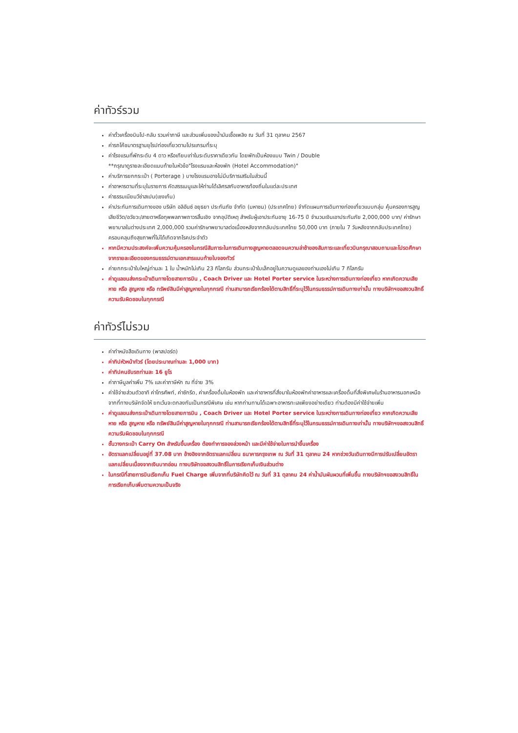ค่าทัวร์รวม
ค่าตั๋วเครื่องบินไป-กลับ รวมค่าภาษี และส่วนเพิ่มของน้ำมันเชื้อเพลิง ณ วันที่ 31 ตุลาคม 2567
ค่ารถโค้ชมาตรฐานยุโรปท่องเที่ยวตามโปรแกรมที่ระบุ
ค่าโรงแรมที่พักระดับ 4 ดาว หรือเทียบเท่าในระดับราคาเดียวกัน โดยพักเป็นห้องแบบ Twin / Double
**กรุณาดูรายละเอียดแนบท้ายในหัวข้อ"โรงแรมและห้องพัก (Hotel Accommodation)"
ค่าบริการยกกระเป๋า ( Porterage ) บางโรงแรมอาจไม่มีบริการเสริมในส่วนนี้
ค่าอาหารตามที่ระบุในรายการ คัดสรรเมนูและให้ท่านได้เลิศรสกับอาหารท้องถิ่นในแต่ละประเทศ
ค่าธรรมเนียมวีซ่าสเปน(เชงเก้น)
ค่าประกันการเดินทางของ บริษัท อลิอันซ์ อยุธยา ประกันภัย จำกัด (มหาชน) (ประเทศไทย) จำกัดแผนการเดินทางท่องเที่ยวแบบกลุ่ม คุ้มครองการสูญเสียชีวิต/อวัยวะ/สายตาหรือทุพพลภาพถาวรสิ้นเชิง จากอุบัติเหตุ สำหรับผู้เอาประกันอายุ 16-75 ปี จำนวนเงินเอาประกันภัย 2,000,000 บาท/ ค่ารักษาพยาบาลในต่างประเทศ 2,000,000 รวมค่ารักษาพยาบาลต่อเนื่องหลังจากกลับประเทศไทย 50,000 บาท (ภายใน 7 วันหลังจากกลับประเทศไทย) ครอบคลุมถึงสุขภาพที่ไม่ได้เกิดจากโรคประจำตัว
หากมีความประสงค์จะเพิ่มความคุ้มครองในกรณีสัมภาระในการเดินทางสูญหายตลอดจนความล่าช้าของสัมภาระและเที่ยวบินกรุณาสอบถามและโปรดศึกษาจากรายละเอียดของกรมธรรม์ตามเอกสารแนบท้ายใบจองทัวร์
ค่ายกกระเป๋าใบใหญ่ท่านละ 1 ใบ น้ำหนักไม่เกิน 23 กิโลกรัม ส่วนกระเป๋าใบเล็กอยู่ในความดูแลของท่านเองไม่เกิน 7 กิโลกรัม
ค่าดูแลขนส่งกระเป๋าเดินทางโดยสายการบิน , Coach Driver และ Hotel Porter service ในระหว่างการเดินทางท่องเที่ยว หากเกิดความเสียหาย หรือ สูญหาย หรือ ทรัพย์สินมีค่าสูญหายในทุกกรณี ท่านสามารถเรียกร้องได้ตามสิทธิ์ที่ระบุไว้ในกรมธรรม์การเดินทางเท่านั้น ทางบริษัทฯขอสงวนสิทธิ์ความรับผิดชอบในทุกกรณี
ค่าทัวร์ไม่รวม
ค่าทำหนังสือเดินทาง (พาสปอร์ต)
ค่าทิปหัวหน้าทัวร์ (โดยประมาณท่านละ 1,000 บาท)
ค่าทิปคนขับรถท่านละ 16 ยูโร
ค่าภาษีมูลค่าเพิ่ม 7% และค่าภาษีหัก ณ ที่จ่าย 3%
ค่าใช้จ่ายส่วนตัวอาทิ ค่าโทรศัพท์, ค่าซักรีด, ค่าเครื่องดื่มในห้องพัก และค่าอาหารที่สั่งมาในห้องพักค่าอาหารและเครื่องดื่มที่สั่งพิเศษในร้านอาหารนอกเหนือจากที่ทางบริษัทจัดให้ ยกเว้นจะตกลงกันเป็นกรณีพิเศษ เช่น หากท่านทานได้เฉพาะอาหารทะเลเพียงอย่างเดียว ท่านต้องมีค่าใช้จ่ายเพิ่ม
ค่าดูแลขนส่งกระเป๋าเดินทางโดยสายการบิน , Coach Driver และ Hotel Porter service ในระหว่างการเดินทางท่องเที่ยว หากเกิดความเสียหาย หรือ สูญหาย หรือ ทรัพย์สินมีค่าสูญหายในทุกกรณี ท่านสามารถเรียกร้องได้ตามสิทธิ์ที่ระบุไว้ในกรมธรรม์การเดินทางเท่านั้น ทางบริษัทฯขอสงวนสิทธิ์ความรับผิดชอบในทุกกรณี
ชั้นวางกระเป๋า Carry On สำหรับขึ้นเครื่อง ต้องทำการจองล่วงหน้า และมีค่าใช้จ่ายในการนำขึ้นเครื่อง
อัตราแลกเปลี่ยนอยู่ที่ 37.08 บาท อ้างอิงจากอัตราแลกเปลี่ยน ธนาคารกรุงเทพ ณ วันที่ 31 ตุลาคม 24 หากช่วงวันเดินทางมีการปรับเปลี่ยนอัตราแลกเปลี่ยนเนื่องจากเงินบาทอ่อน ทางบริษัทขอสงวนสิทธิ์ในการเรียกเก็บเงินส่วนต่าง
ในกรณีที่สายการบินเรียกเก็บ Fuel Charge เพิ่มจากที่บริษัทคิดไว้ ณ วันที่ 31 ตุลาคม 24 ค่าน้ำมันผันผวนที่เพิ่มขึ้น ทางบริษัทฯขอสงวนสิทธิ์ในการเรียกเก็บเพิ่มตามความเป็นจริง